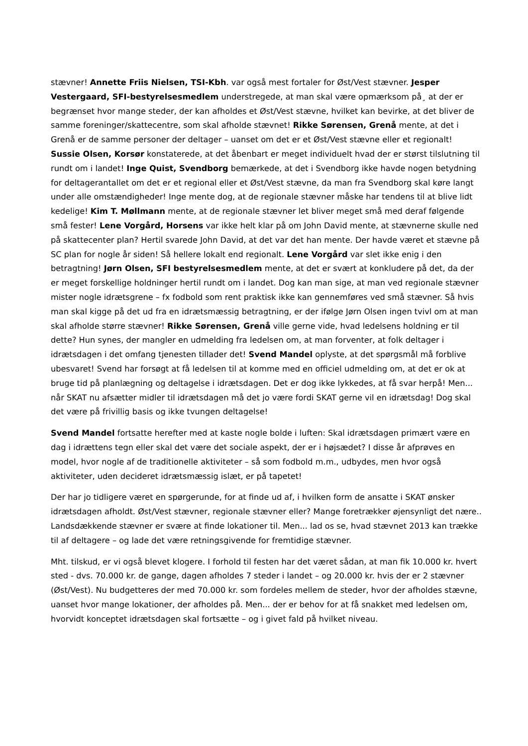stævner! Annette Friis Nielsen, TSI-Kbh. var også mest fortaler for Øst/Vest stævner. Jesper Vestergaard, SFI-bestyrelsesmedlem understregede, at man skal være opmærksom på¸ at der er begrænset hvor mange steder, der kan afholdes et Øst/Vest stævne, hvilket kan bevirke, at det bliver de samme foreninger/skattecentre, som skal afholde stævnet! Rikke Sørensen, Grenå mente, at det i Grenå er de samme personer der deltager – uanset om det er et Øst/Vest stævne eller et regionalt! Sussie Olsen, Korsør konstaterede, at det åbenbart er meget individuelt hvad der er størst tilslutning til rundt om i landet! Inge Quist, Svendborg bemærkede, at det i Svendborg ikke havde nogen betydning for deltagerantallet om det er et regional eller et Øst/Vest stævne, da man fra Svendborg skal køre langt under alle omstændigheder! Inge mente dog, at de regionale stævner måske har tendens til at blive lidt kedelige! Kim T. Møllmann mente, at de regionale stævner let bliver meget små med deraf følgende små fester! Lene Vorgård, Horsens var ikke helt klar på om John David mente, at stævnerne skulle ned på skattecenter plan? Hertil svarede John David, at det var det han mente. Der havde været et stævne på SC plan for nogle år siden! Så hellere lokalt end regionalt. Lene Vorgård var slet ikke enig i den betragtning! Jørn Olsen, SFI bestyrelsesmedlem mente, at det er svært at konkludere på det, da der er meget forskellige holdninger hertil rundt om i landet. Dog kan man sige, at man ved regionale stævner mister nogle idrætsgrene – fx fodbold som rent praktisk ikke kan gennemføres ved små stævner. Så hvis man skal kigge på det ud fra en idrætsmæssig betragtning, er der ifølge Jørn Olsen ingen tvivl om at man skal afholde større stævner! Rikke Sørensen, Grenå ville gerne vide, hvad ledelsens holdning er til dette? Hun synes, der mangler en udmelding fra ledelsen om, at man forventer, at folk deltager i idrætsdagen i det omfang tjenesten tillader det! Svend Mandel oplyste, at det spørgsmål må forblive ubesvaret! Svend har forsøgt at få ledelsen til at komme med en officiel udmelding om, at det er ok at bruge tid på planlægning og deltagelse i idrætsdagen. Det er dog ikke lykkedes, at få svar herpå! Men... når SKAT nu afsætter midler til idrætsdagen må det jo være fordi SKAT gerne vil en idrætsdag! Dog skal det være på frivillig basis og ikke tvungen deltagelse!
Svend Mandel fortsatte herefter med at kaste nogle bolde i luften: Skal idrætsdagen primært være en dag i idrættens tegn eller skal det være det sociale aspekt, der er i højsædet? I disse år afprøves en model, hvor nogle af de traditionelle aktiviteter – så som fodbold m.m., udbydes, men hvor også aktiviteter, uden decideret idrætsmæssig islæt, er på tapetet!
Der har jo tidligere været en spørgerunde, for at finde ud af, i hvilken form de ansatte i SKAT ønsker idrætsdagen afholdt. Øst/Vest stævner, regionale stævner eller? Mange foretrækker øjensynligt det nære.. Landsdækkende stævner er svære at finde lokationer til. Men... lad os se, hvad stævnet 2013 kan trække til af deltagere – og lade det være retningsgivende for fremtidige stævner.
Mht. tilskud, er vi også blevet klogere. I forhold til festen har det været sådan, at man fik 10.000 kr. hvert sted - dvs. 70.000 kr. de gange, dagen afholdes 7 steder i landet – og 20.000 kr. hvis der er 2 stævner (Øst/Vest). Nu budgetteres der med 70.000 kr. som fordeles mellem de steder, hvor der afholdes stævne, uanset hvor mange lokationer, der afholdes på. Men... der er behov for at få snakket med ledelsen om, hvorvidt konceptet idrætsdagen skal fortsætte – og i givet fald på hvilket niveau.